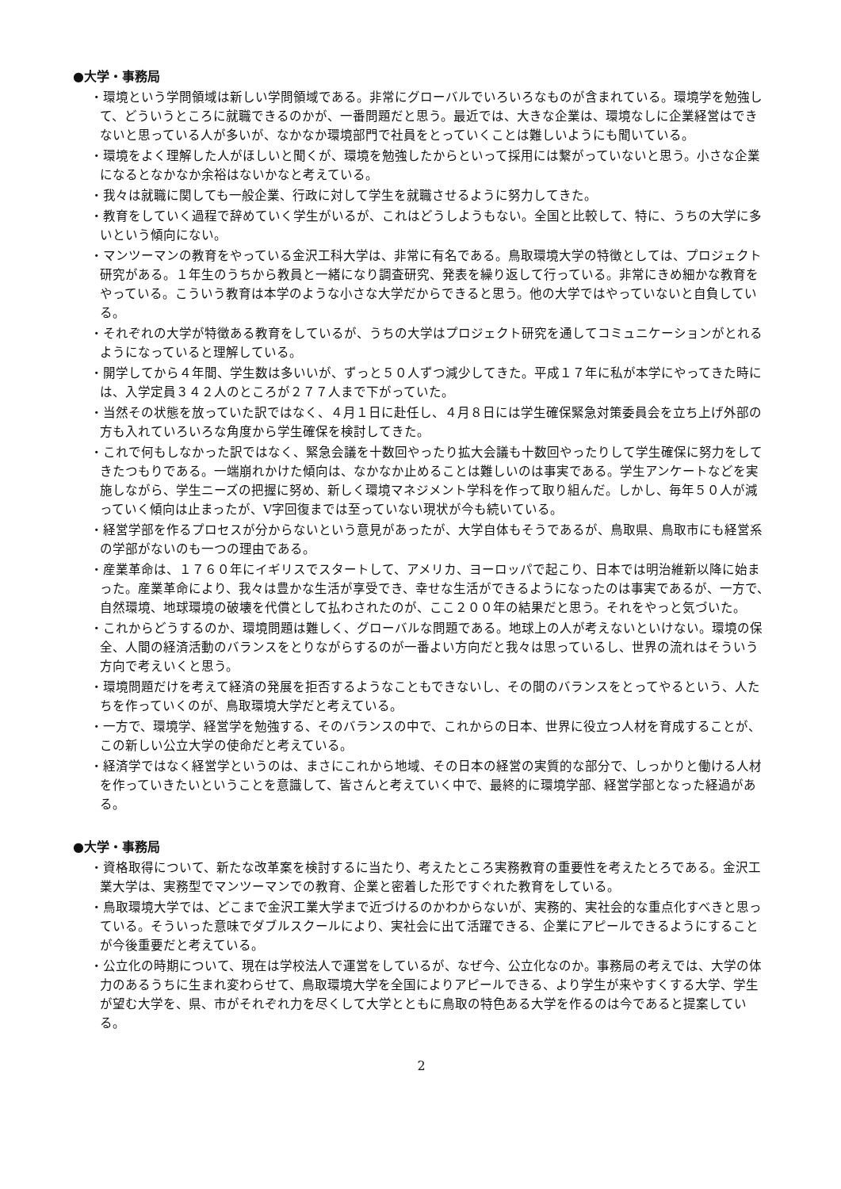●大学・事務局
・環境という学問領域は新しい学問領域である。非常にグローバルでいろいろなものが含まれている。環境学を勉強して、どういうところに就職できるのかが、一番問題だと思う。最近では、大きな企業は、環境なしに企業経営はできないと思っている人が多いが、なかなか環境部門で社員をとっていくことは難しいようにも聞いている。
・環境をよく理解した人がほしいと聞くが、環境を勉強したからといって採用には繋がっていないと思う。小さな企業になるとなかなか余裕はないかなと考えている。
・我々は就職に関しても一般企業、行政に対して学生を就職させるように努力してきた。
・教育をしていく過程で辞めていく学生がいるが、これはどうしようもない。全国と比較して、特に、うちの大学に多いという傾向にない。
・マンツーマンの教育をやっている金沢工科大学は、非常に有名である。鳥取環境大学の特徴としては、プロジェクト研究がある。１年生のうちから教員と一緒になり調査研究、発表を繰り返して行っている。非常にきめ細かな教育をやっている。こういう教育は本学のような小さな大学だからできると思う。他の大学ではやっていないと自負している。
・それぞれの大学が特徴ある教育をしているが、うちの大学はプロジェクト研究を通してコミュニケーションがとれるようになっていると理解している。
・開学してから４年間、学生数は多いいが、ずっと５０人ずつ減少してきた。平成１７年に私が本学にやってきた時には、入学定員３４２人のところが２７７人まで下がっていた。
・当然その状態を放っていた訳ではなく、４月１日に赴任し、４月８日には学生確保緊急対策委員会を立ち上げ外部の方も入れていろいろな角度から学生確保を検討してきた。
・これで何もしなかった訳ではなく、緊急会議を十数回やったり拡大会議も十数回やったりして学生確保に努力をしてきたつもりである。一端崩れかけた傾向は、なかなか止めることは難しいのは事実である。学生アンケートなどを実施しながら、学生ニーズの把握に努め、新しく環境マネジメント学科を作って取り組んだ。しかし、毎年５０人が減っていく傾向は止まったが、V字回復までは至っていない現状が今も続いている。
・経営学部を作るプロセスが分からないという意見があったが、大学自体もそうであるが、鳥取県、鳥取市にも経営系の学部がないのも一つの理由である。
・産業革命は、１７６０年にイギリスでスタートして、アメリカ、ヨーロッパで起こり、日本では明治維新以降に始まった。産業革命により、我々は豊かな生活が享受でき、幸せな生活ができるようになったのは事実であるが、一方で、自然環境、地球環境の破壊を代償として払わされたのが、ここ２００年の結果だと思う。それをやっと気づいた。
・これからどうするのか、環境問題は難しく、グローバルな問題である。地球上の人が考えないといけない。環境の保全、人間の経済活動のバランスをとりながらするのが一番よい方向だと我々は思っているし、世界の流れはそういう方向で考えいくと思う。
・環境問題だけを考えて経済の発展を拒否するようなこともできないし、その間のバランスをとってやるという、人たちを作っていくのが、鳥取環境大学だと考えている。
・一方で、環境学、経営学を勉強する、そのバランスの中で、これからの日本、世界に役立つ人材を育成することが、この新しい公立大学の使命だと考えている。
・経済学ではなく経営学というのは、まさにこれから地域、その日本の経営の実質的な部分で、しっかりと働ける人材を作っていきたいということを意識して、皆さんと考えていく中で、最終的に環境学部、経営学部となった経過がある。
●大学・事務局
・資格取得について、新たな改革案を検討するに当たり、考えたところ実務教育の重要性を考えたとろである。金沢工業大学は、実務型でマンツーマンでの教育、企業と密着した形ですぐれた教育をしている。
・鳥取環境大学では、どこまで金沢工業大学まで近づけるのかわからないが、実務的、実社会的な重点化すべきと思っている。そういった意味でダブルスクールにより、実社会に出て活躍できる、企業にアピールできるようにすることが今後重要だと考えている。
・公立化の時期について、現在は学校法人で運営をしているが、なぜ今、公立化なのか。事務局の考えでは、大学の体力のあるうちに生まれ変わらせて、鳥取環境大学を全国によりアピールできる、より学生が来やすくする大学、学生が望む大学を、県、市がそれぞれ力を尽くして大学とともに鳥取の特色ある大学を作るのは今であると提案している。
2